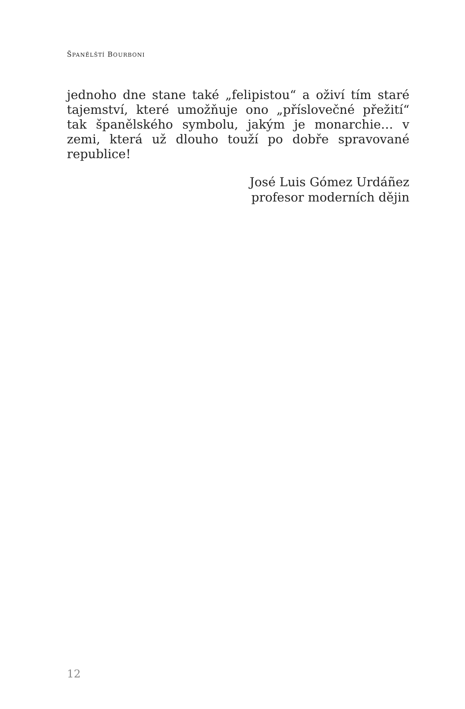ŠPANĚLŠTÍ BOURBONI
jednoho dne stane také „felipistou“ a oživí tím staré tajemství, které umožňuje ono „příslovečné přežití“ tak španělského symbolu, jakým je monarchie… v zemi, která už dlouho touží po dobře spravované republice!
José Luis Gómez Urdáñez
profesor moderních dějin
12